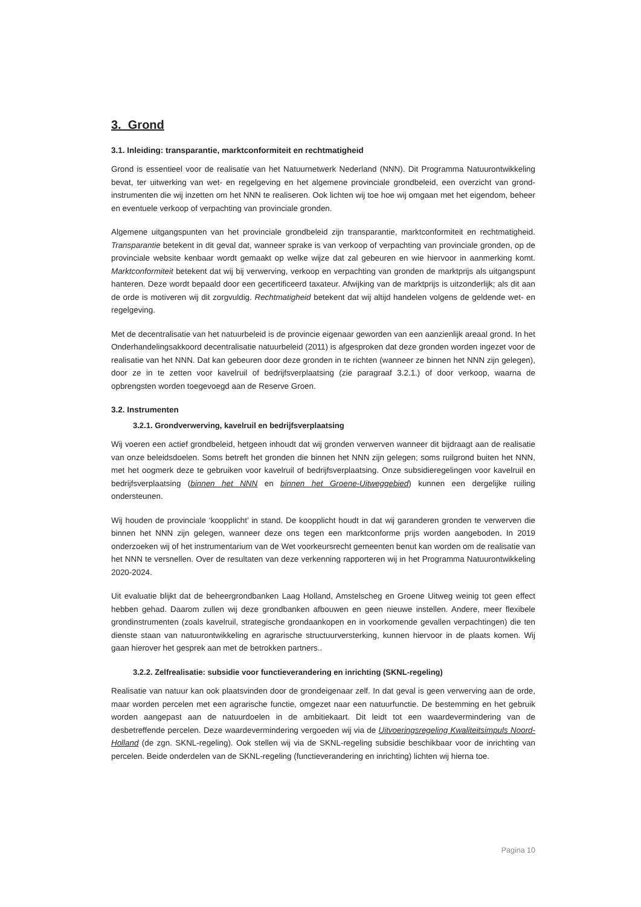3. Grond
3.1. Inleiding: transparantie, marktconformiteit en rechtmatigheid
Grond is essentieel voor de realisatie van het Natuurnetwerk Nederland (NNN). Dit Programma Natuurontwikkeling bevat, ter uitwerking van wet- en regelgeving en het algemene provinciale grondbeleid, een overzicht van grond-instrumenten die wij inzetten om het NNN te realiseren. Ook lichten wij toe hoe wij omgaan met het eigendom, beheer en eventuele verkoop of verpachting van provinciale gronden.
Algemene uitgangspunten van het provinciale grondbeleid zijn transparantie, marktconformiteit en rechtmatigheid. Transparantie betekent in dit geval dat, wanneer sprake is van verkoop of verpachting van provinciale gronden, op de provinciale website kenbaar wordt gemaakt op welke wijze dat zal gebeuren en wie hiervoor in aanmerking komt. Marktconformiteit betekent dat wij bij verwerving, verkoop en verpachting van gronden de marktprijs als uitgangspunt hanteren. Deze wordt bepaald door een gecertificeerd taxateur. Afwijking van de marktprijs is uitzonderlijk; als dit aan de orde is motiveren wij dit zorgvuldig. Rechtmatigheid betekent dat wij altijd handelen volgens de geldende wet- en regelgeving.
Met de decentralisatie van het natuurbeleid is de provincie eigenaar geworden van een aanzienlijk areaal grond. In het Onderhandelingsakkoord decentralisatie natuurbeleid (2011) is afgesproken dat deze gronden worden ingezet voor de realisatie van het NNN. Dat kan gebeuren door deze gronden in te richten (wanneer ze binnen het NNN zijn gelegen), door ze in te zetten voor kavelruil of bedrijfsverplaatsing (zie paragraaf 3.2.1.) of door verkoop, waarna de opbrengsten worden toegevoegd aan de Reserve Groen.
3.2. Instrumenten
3.2.1. Grondverwerving, kavelruil en bedrijfsverplaatsing
Wij voeren een actief grondbeleid, hetgeen inhoudt dat wij gronden verwerven wanneer dit bijdraagt aan de realisatie van onze beleidsdoelen. Soms betreft het gronden die binnen het NNN zijn gelegen; soms ruilgrond buiten het NNN, met het oogmerk deze te gebruiken voor kavelruil of bedrijfsverplaatsing. Onze subsidieregelingen voor kavelruil en bedrijfsverplaatsing (binnen het NNN en binnen het Groene-Uitweggebied) kunnen een dergelijke ruiling ondersteunen.
Wij houden de provinciale ‘koopplicht’ in stand. De koopplicht houdt in dat wij garanderen gronden te verwerven die binnen het NNN zijn gelegen, wanneer deze ons tegen een marktconforme prijs worden aangeboden. In 2019 onderzoeken wij of het instrumentarium van de Wet voorkeursrecht gemeenten benut kan worden om de realisatie van het NNN te versnellen. Over de resultaten van deze verkenning rapporteren wij in het Programma Natuurontwikkeling 2020-2024.
Uit evaluatie blijkt dat de beheergrondbanken Laag Holland, Amstelscheg en Groene Uitweg weinig tot geen effect hebben gehad. Daarom zullen wij deze grondbanken afbouwen en geen nieuwe instellen. Andere, meer flexibele grondinstrumenten (zoals kavelruil, strategische grondaankopen en in voorkomende gevallen verpachtingen) die ten dienste staan van natuurontwikkeling en agrarische structuurversterking, kunnen hiervoor in de plaats komen. Wij gaan hierover het gesprek aan met de betrokken partners..
3.2.2. Zelfrealisatie: subsidie voor functieverandering en inrichting (SKNL-regeling)
Realisatie van natuur kan ook plaatsvinden door de grondeigenaar zelf. In dat geval is geen verwerving aan de orde, maar worden percelen met een agrarische functie, omgezet naar een natuurfunctie. De bestemming en het gebruik worden aangepast aan de natuurdoelen in de ambitiekaart. Dit leidt tot een waardevermindering van de desbetreffende percelen. Deze waardevermindering vergoeden wij via de Uitvoeringsregeling Kwaliteitsimpuls Noord-Holland (de zgn. SKNL-regeling). Ook stellen wij via de SKNL-regeling subsidie beschikbaar voor de inrichting van percelen. Beide onderdelen van de SKNL-regeling (functieverandering en inrichting) lichten wij hierna toe.
Pagina 10